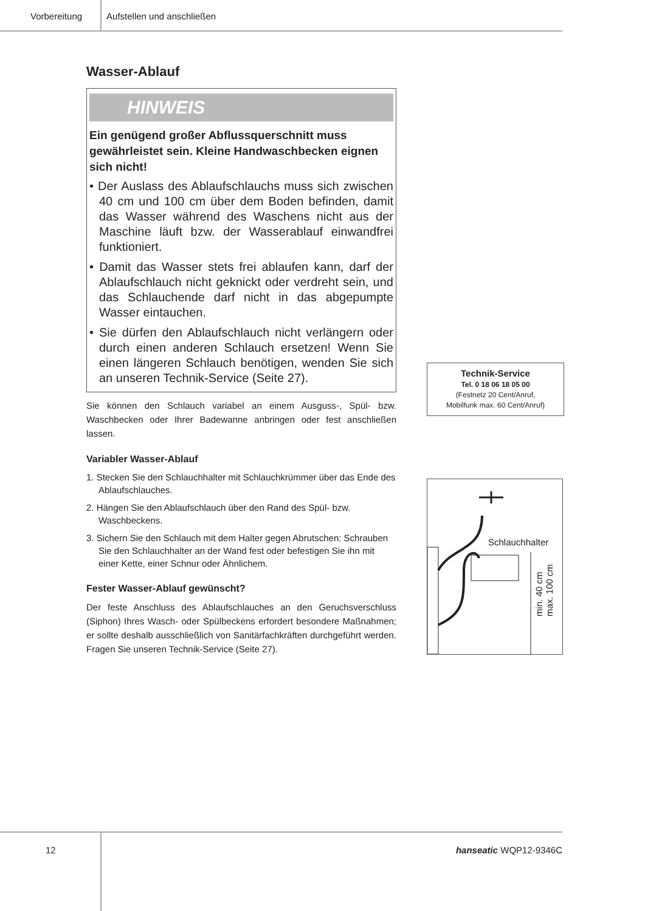Vorbereitung Aufstellen und anschließen
Wasser-Ablauf
HINWEIS
Ein genügend großer Abflussquerschnitt muss gewährleistet sein. Kleine Handwaschbecken eignen sich nicht!
• Der Auslass des Ablaufschlauchs muss sich zwischen 40 cm und 100 cm über dem Boden befinden, damit das Wasser während des Waschens nicht aus der Maschine läuft bzw. der Wasserablauf einwandfrei funktioniert.
• Damit das Wasser stets frei ablaufen kann, darf der Ablaufschlauch nicht geknickt oder verdreht sein, und das Schlauchende darf nicht in das abgepumpte Wasser eintauchen.
• Sie dürfen den Ablaufschlauch nicht verlängern oder durch einen anderen Schlauch ersetzen! Wenn Sie einen längeren Schlauch benötigen, wenden Sie sich an unseren Technik-Service (Seite 27).
Sie können den Schlauch variabel an einem Ausguss-, Spül- bzw. Waschbecken oder Ihrer Badewanne anbringen oder fest anschließen lassen.
Variabler Wasser-Ablauf
1. Stecken Sie den Schlauchhalter mit Schlauchkrümmer über das Ende des Ablaufschlauches.
2. Hängen Sie den Ablaufschlauch über den Rand des Spül- bzw. Waschbeckens.
3. Sichern Sie den Schlauch mit dem Halter gegen Abrutschen: Schrauben Sie den Schlauchhalter an der Wand fest oder befestigen Sie ihn mit einer Kette, einer Schnur oder Ähnlichem.
Fester Wasser-Ablauf gewünscht?
Der feste Anschluss des Ablaufschlauches an den Geruchsverschluss (Siphon) Ihres Wasch- oder Spülbeckens erfordert besondere Maßnahmen; er sollte deshalb ausschließlich von Sanitärfachkräften durchgeführt werden. Fragen Sie unseren Technik-Service (Seite 27).
Technik-Service
Tel. 0 18 06 18 05 00
(Festnetz 20 Cent/Anruf,
Mobilfunk max. 60 Cent/Anruf)
Schlauchhalter
min. 40 cm
max. 100 cm
12 hanseatic WQP12-9346C